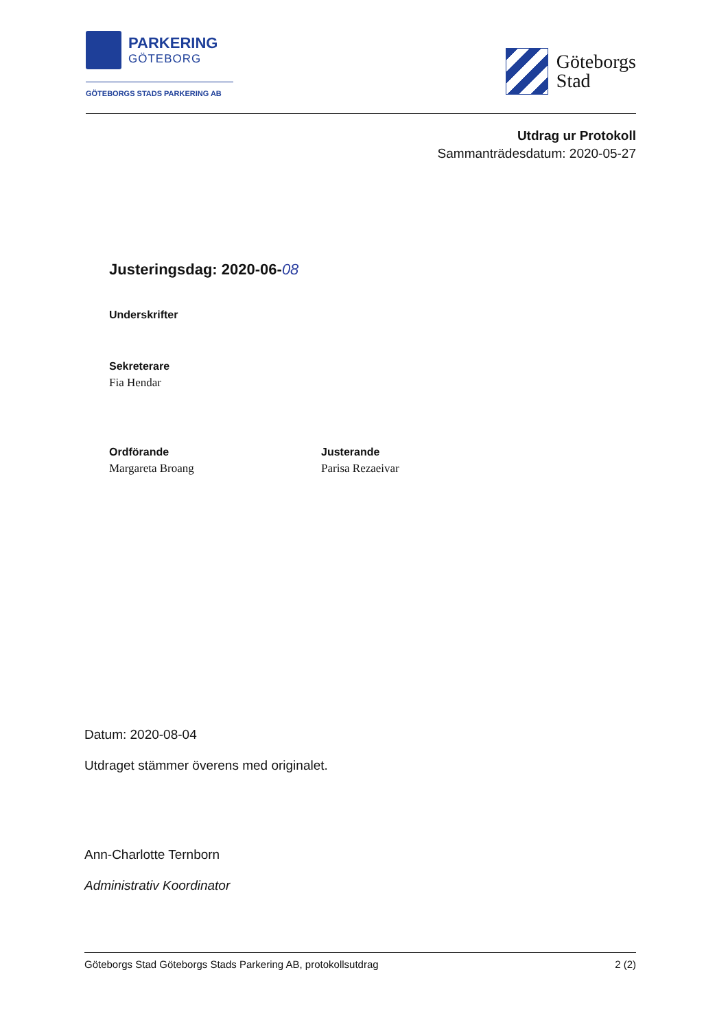PARKERING
GÖTEBORG
GÖTEBORGS STADS PARKERING AB
Göteborgs
Stad
Utdrag ur Protokoll
Sammanträdesdatum: 2020-05-27
Justeringsdag: 2020-06-08
Underskrifter
Sekreterare
Fia Hendar
Ordförande
Margareta Broang
Justerande
Parisa Rezaeivar
Datum: 2020-08-04
Utdraget stämmer överens med originalet.
Ann-Charlotte Ternborn
Administrativ Koordinator
Göteborgs Stad Göteborgs Stads Parkering AB, protokollsutdrag 2 (2)